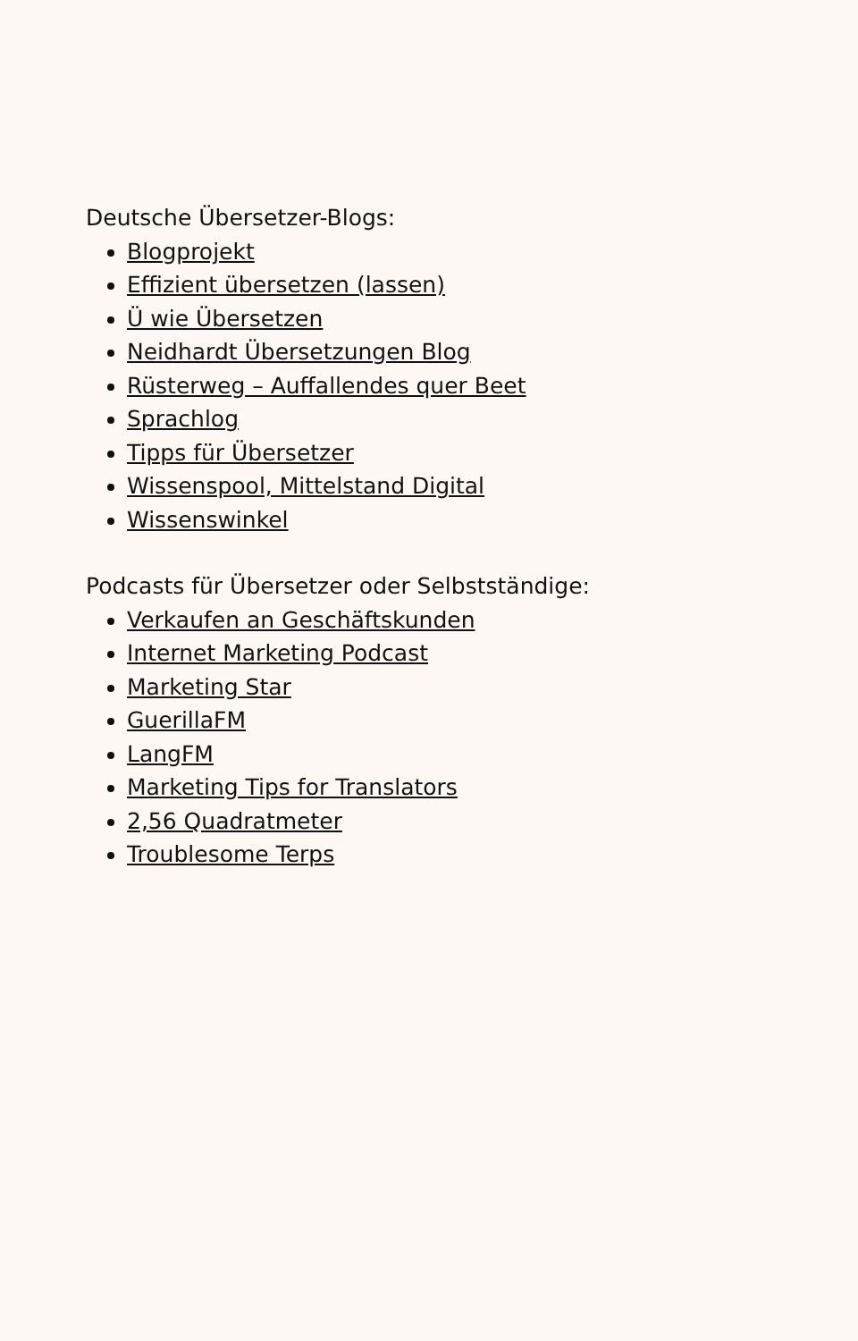Deutsche Übersetzer-Blogs:
Blogprojekt
Effizient übersetzen (lassen)
Ü wie Übersetzen
Neidhardt Übersetzungen Blog
Rüsterweg – Auffallendes quer Beet
Sprachlog
Tipps für Übersetzer
Wissenspool, Mittelstand Digital
Wissenswinkel
Podcasts für Übersetzer oder Selbstständige:
Verkaufen an Geschäftskunden
Internet Marketing Podcast
Marketing Star
GuerillaFM
LangFM
Marketing Tips for Translators
2,56 Quadratmeter
Troublesome Terps